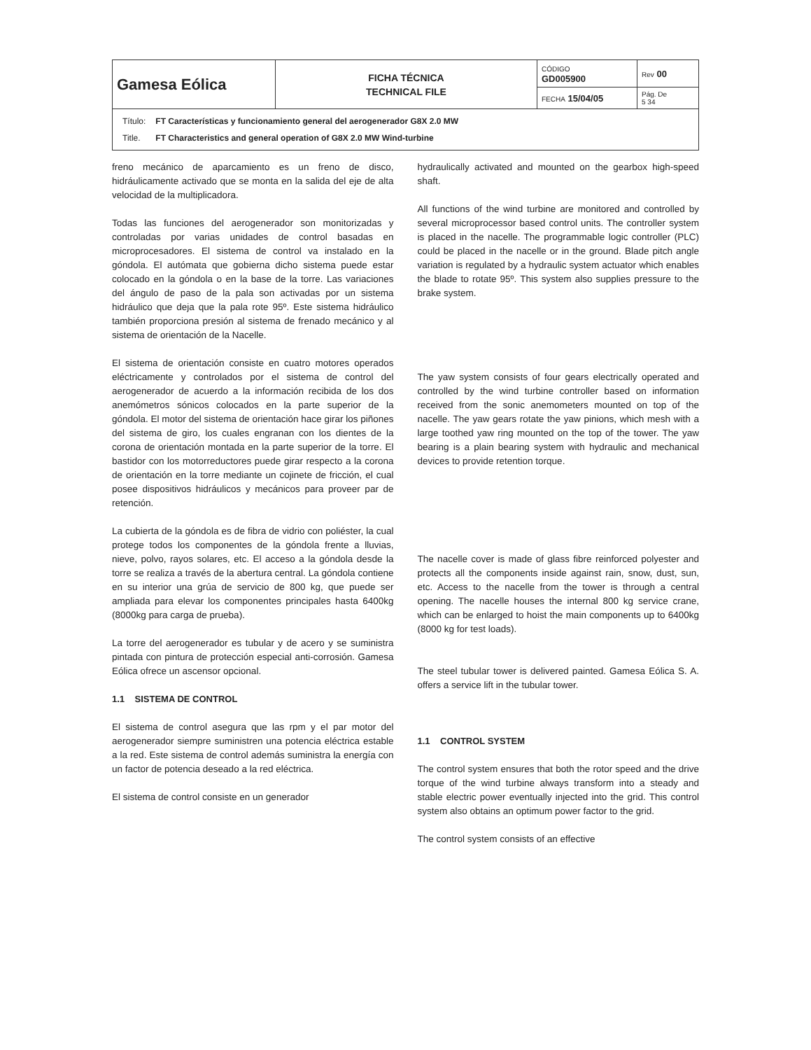| Gamesa Eólica | FICHA TÉCNICA TECHNICAL FILE | CÓDIGO GD005900 | Rev 00 |
| | | FECHA 15/04/05 | Pág. De 5 34 |
| / Título: / FT Características y funcionamiento general del aerogenerador G8X 2.0 MW / / Title. / FT Characteristics and general operation of G8X 2.0 MW Wind-turbine / | | | |
freno mecánico de aparcamiento es un freno de disco, hidráulicamente activado que se monta en la salida del eje de alta velocidad de la multiplicadora.
Todas las funciones del aerogenerador son monitorizadas y controladas por varias unidades de control basadas en microprocesadores. El sistema de control va instalado en la góndola. El autómata que gobierna dicho sistema puede estar colocado en la góndola o en la base de la torre. Las variaciones del ángulo de paso de la pala son activadas por un sistema hidráulico que deja que la pala rote 95º. Este sistema hidráulico también proporciona presión al sistema de frenado mecánico y al sistema de orientación de la Nacelle.
El sistema de orientación consiste en cuatro motores operados eléctricamente y controlados por el sistema de control del aerogenerador de acuerdo a la información recibida de los dos anemómetros sónicos colocados en la parte superior de la góndola. El motor del sistema de orientación hace girar los piñones del sistema de giro, los cuales engranan con los dientes de la corona de orientación montada en la parte superior de la torre. El bastidor con los motorreductores puede girar respecto a la corona de orientación en la torre mediante un cojinete de fricción, el cual posee dispositivos hidráulicos y mecánicos para proveer par de retención.
La cubierta de la góndola es de fibra de vidrio con poliéster, la cual protege todos los componentes de la góndola frente a lluvias, nieve, polvo, rayos solares, etc. El acceso a la góndola desde la torre se realiza a través de la abertura central. La góndola contiene en su interior una grúa de servicio de 800 kg, que puede ser ampliada para elevar los componentes principales hasta 6400kg (8000kg para carga de prueba).
La torre del aerogenerador es tubular y de acero y se suministra pintada con pintura de protección especial anti-corrosión. Gamesa Eólica ofrece un ascensor opcional.
1.1 SISTEMA DE CONTROL
El sistema de control asegura que las rpm y el par motor del aerogenerador siempre suministren una potencia eléctrica estable a la red. Este sistema de control además suministra la energía con un factor de potencia deseado a la red eléctrica.
El sistema de control consiste en un generador
hydraulically activated and mounted on the gearbox high-speed shaft.
All functions of the wind turbine are monitored and controlled by several microprocessor based control units. The controller system is placed in the nacelle. The programmable logic controller (PLC) could be placed in the nacelle or in the ground. Blade pitch angle variation is regulated by a hydraulic system actuator which enables the blade to rotate 95º. This system also supplies pressure to the brake system.
The yaw system consists of four gears electrically operated and controlled by the wind turbine controller based on information received from the sonic anemometers mounted on top of the nacelle. The yaw gears rotate the yaw pinions, which mesh with a large toothed yaw ring mounted on the top of the tower. The yaw bearing is a plain bearing system with hydraulic and mechanical devices to provide retention torque.
The nacelle cover is made of glass fibre reinforced polyester and protects all the components inside against rain, snow, dust, sun, etc. Access to the nacelle from the tower is through a central opening. The nacelle houses the internal 800 kg service crane, which can be enlarged to hoist the main components up to 6400kg (8000 kg for test loads).
The steel tubular tower is delivered painted. Gamesa Eólica S. A. offers a service lift in the tubular tower.
1.1 CONTROL SYSTEM
The control system ensures that both the rotor speed and the drive torque of the wind turbine always transform into a steady and stable electric power eventually injected into the grid. This control system also obtains an optimum power factor to the grid.
The control system consists of an effective